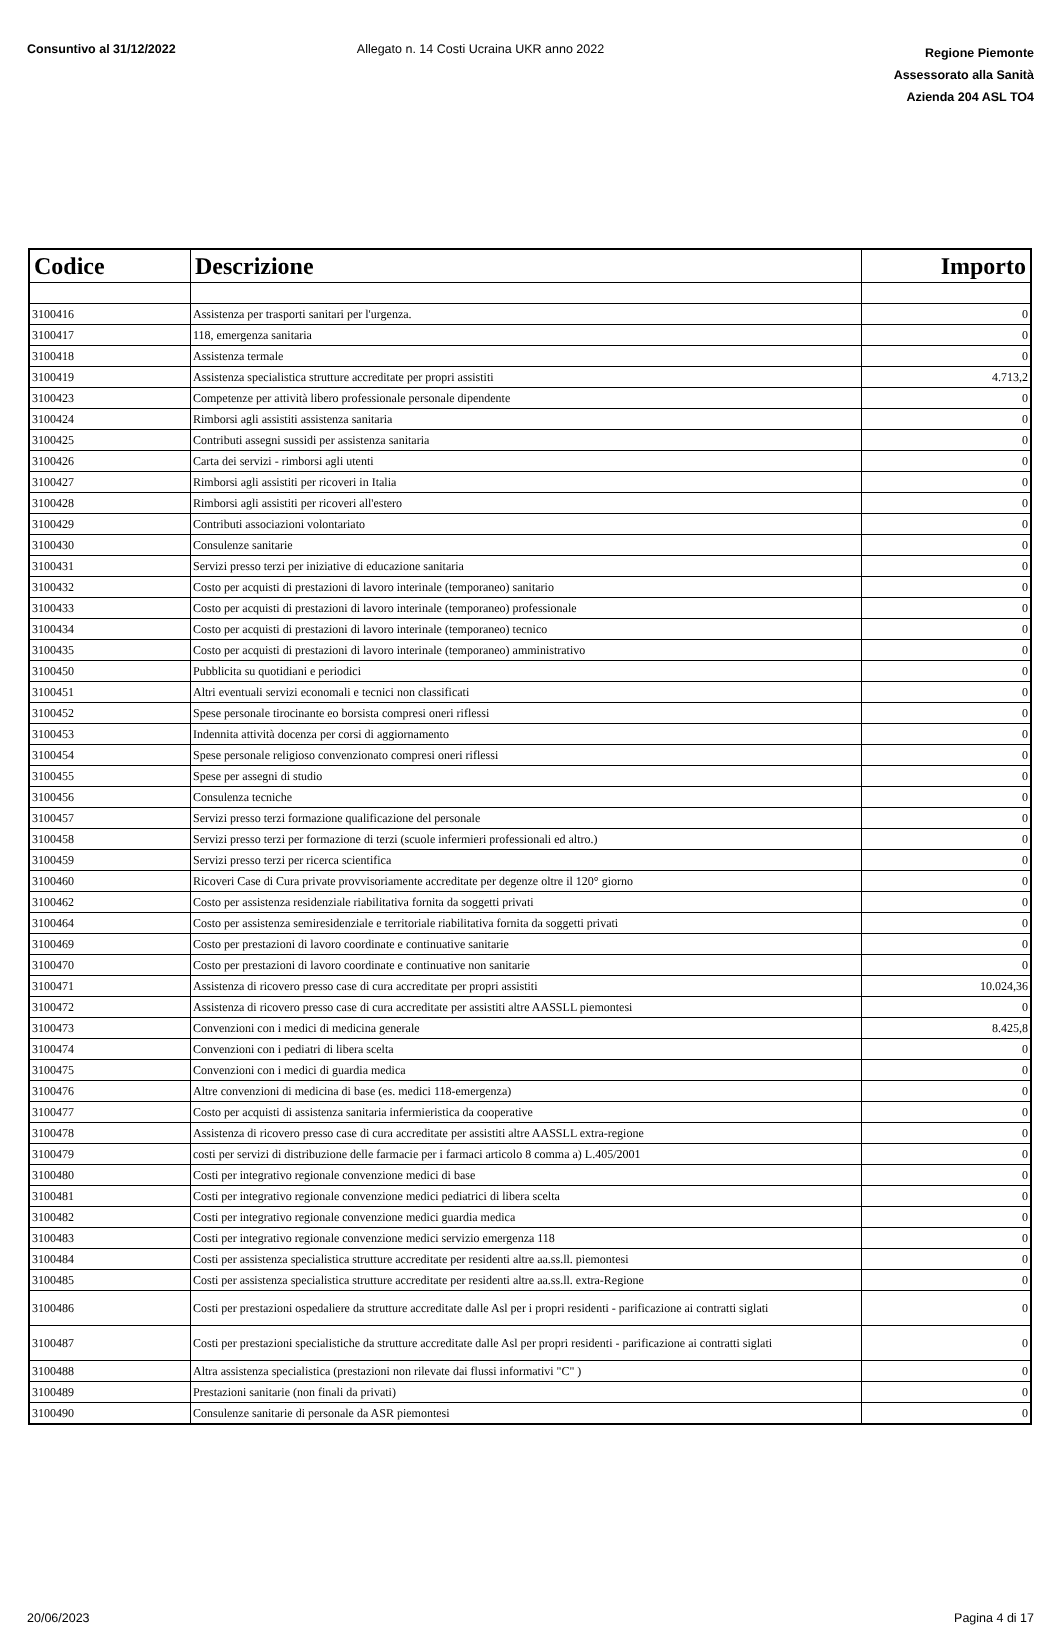Consuntivo al 31/12/2022 Allegato n. 14 Costi Ucraina UKR anno 2022
Regione Piemonte
Assessorato alla Sanità
Azienda 204 ASL TO4
| Codice | Descrizione | Importo |
| --- | --- | --- |
| 3100416 | Assistenza per trasporti sanitari per l'urgenza. | 0 |
| 3100417 | 118, emergenza sanitaria | 0 |
| 3100418 | Assistenza termale | 0 |
| 3100419 | Assistenza specialistica strutture accreditate per propri assistiti | 4.713,2 |
| 3100423 | Competenze per attività libero professionale personale dipendente | 0 |
| 3100424 | Rimborsi agli assistiti assistenza sanitaria | 0 |
| 3100425 | Contributi assegni sussidi per assistenza sanitaria | 0 |
| 3100426 | Carta dei servizi - rimborsi agli utenti | 0 |
| 3100427 | Rimborsi agli assistiti per ricoveri in Italia | 0 |
| 3100428 | Rimborsi agli assistiti per ricoveri all'estero | 0 |
| 3100429 | Contributi associazioni volontariato | 0 |
| 3100430 | Consulenze sanitarie | 0 |
| 3100431 | Servizi presso terzi per iniziative di educazione sanitaria | 0 |
| 3100432 | Costo per acquisti di prestazioni di lavoro interinale (temporaneo) sanitario | 0 |
| 3100433 | Costo per acquisti di prestazioni di lavoro interinale (temporaneo) professionale | 0 |
| 3100434 | Costo per acquisti di prestazioni di lavoro interinale (temporaneo) tecnico | 0 |
| 3100435 | Costo per acquisti di prestazioni di lavoro interinale (temporaneo) amministrativo | 0 |
| 3100450 | Pubblicita su quotidiani e periodici | 0 |
| 3100451 | Altri eventuali servizi economali e tecnici non classificati | 0 |
| 3100452 | Spese personale tirocinante eo borsista compresi oneri riflessi | 0 |
| 3100453 | Indennita attività docenza per corsi di aggiornamento | 0 |
| 3100454 | Spese personale religioso convenzionato compresi oneri riflessi | 0 |
| 3100455 | Spese per assegni di studio | 0 |
| 3100456 | Consulenza tecniche | 0 |
| 3100457 | Servizi presso terzi formazione qualificazione del personale | 0 |
| 3100458 | Servizi presso terzi per formazione di terzi (scuole infermieri professionali ed altro.) | 0 |
| 3100459 | Servizi presso terzi per ricerca scientifica | 0 |
| 3100460 | Ricoveri Case di Cura private provvisoriamente accreditate per degenze oltre il 120° giorno | 0 |
| 3100462 | Costo per assistenza residenziale riabilitativa fornita da soggetti privati | 0 |
| 3100464 | Costo per assistenza semiresidenziale e territoriale riabilitativa fornita da soggetti privati | 0 |
| 3100469 | Costo per prestazioni di lavoro coordinate e continuative sanitarie | 0 |
| 3100470 | Costo per prestazioni di lavoro coordinate e continuative non sanitarie | 0 |
| 3100471 | Assistenza di ricovero presso case di cura accreditate per propri assistiti | 10.024,36 |
| 3100472 | Assistenza di ricovero presso case di cura accreditate per assistiti altre AASSLL piemontesi | 0 |
| 3100473 | Convenzioni con i medici di medicina generale | 8.425,8 |
| 3100474 | Convenzioni con i pediatri di libera scelta | 0 |
| 3100475 | Convenzioni con i medici di guardia medica | 0 |
| 3100476 | Altre convenzioni di medicina di base (es. medici 118-emergenza) | 0 |
| 3100477 | Costo per acquisti di assistenza sanitaria infermieristica da cooperative | 0 |
| 3100478 | Assistenza di ricovero presso case di cura accreditate per assistiti altre AASSLL extra-regione | 0 |
| 3100479 | costi per servizi di distribuzione delle farmacie per i farmaci articolo 8 comma a) L.405/2001 | 0 |
| 3100480 | Costi per integrativo regionale convenzione medici di base | 0 |
| 3100481 | Costi per integrativo regionale convenzione medici pediatrici di libera scelta | 0 |
| 3100482 | Costi per integrativo regionale convenzione medici guardia medica | 0 |
| 3100483 | Costi per integrativo regionale convenzione medici servizio emergenza 118 | 0 |
| 3100484 | Costi per assistenza specialistica strutture accreditate per residenti altre aa.ss.ll. piemontesi | 0 |
| 3100485 | Costi per assistenza specialistica strutture accreditate per residenti altre aa.ss.ll. extra-Regione | 0 |
| 3100486 | Costi per prestazioni ospedaliere da strutture accreditate dalle Asl per i propri residenti - parificazione ai contratti siglati | 0 |
| 3100487 | Costi per prestazioni specialistiche da strutture accreditate dalle Asl per propri residenti - parificazione ai contratti siglati | 0 |
| 3100488 | Altra assistenza specialistica (prestazioni non rilevate dai flussi informativi "C" ) | 0 |
| 3100489 | Prestazioni sanitarie (non finali da privati) | 0 |
| 3100490 | Consulenze sanitarie di personale da ASR piemontesi | 0 |
20/06/2023 Pagina 4 di 17